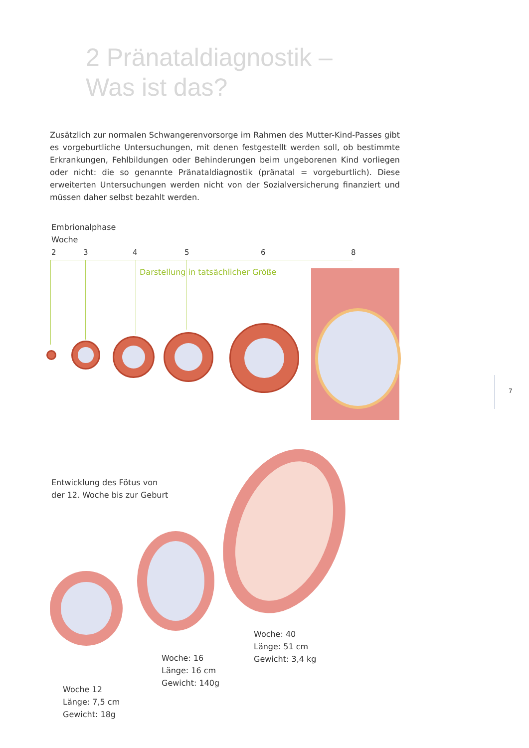2 Pränataldiagnostik –
Was ist das?
Zusätzlich zur normalen Schwangerenvorsorge im Rahmen des Mutter-Kind-Passes gibt es vorgeburtliche Untersuchungen, mit denen festgestellt werden soll, ob bestimmte Erkrankungen, Fehlbildungen oder Behinderungen beim ungeborenen Kind vorliegen oder nicht: die so genannte Pränataldiagnostik (pränatal = vorgeburtlich). Diese erweiterten Untersuchungen werden nicht von der Sozialversicherung finanziert und müssen daher selbst bezahlt werden.
Embrionalphase
Woche
2 3 4 5 6 8
Darstellung in tatsächlicher Größe
Entwicklung des Fötus von
der 12. Woche bis zur Geburt
Woche 12
Länge: 7,5 cm
Gewicht: 18g
Woche: 16
Länge: 16 cm
Gewicht: 140g
Woche: 40
Länge: 51 cm
Gewicht: 3,4 kg
7